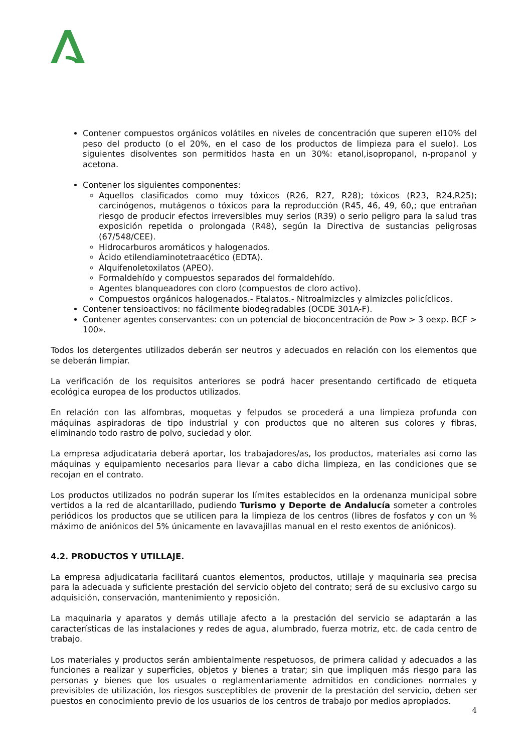Contener compuestos orgánicos volátiles en niveles de concentración que superen el10% del peso del producto (o el 20%, en el caso de los productos de limpieza para el suelo). Los siguientes disolventes son permitidos hasta en un 30%: etanol,isopropanol, n-propanol y acetona.
Contener los siguientes componentes:
Aquellos clasificados como muy tóxicos (R26, R27, R28); tóxicos (R23, R24,R25); carcinógenos, mutágenos o tóxicos para la reproducción (R45, 46, 49, 60,; que entrañan riesgo de producir efectos irreversibles muy serios (R39) o serio peligro para la salud tras exposición repetida o prolongada (R48), según la Directiva de sustancias peligrosas (67/548/CEE).
Hidrocarburos aromáticos y halogenados.
Ácido etilendiaminotetraacético (EDTA).
Alquifenoletoxilatos (APEO).
Formaldehído y compuestos separados del formaldehído.
Agentes blanqueadores con cloro (compuestos de cloro activo).
Compuestos orgánicos halogenados.- Ftalatos.- Nitroalmizcles y almizcles policíclicos.
Contener tensioactivos: no fácilmente biodegradables (OCDE 301A-F).
Contener agentes conservantes: con un potencial de bioconcentración de Pow > 3 oexp. BCF > 100».
Todos los detergentes utilizados deberán ser neutros y adecuados en relación con los elementos que se deberán limpiar.
La verificación de los requisitos anteriores se podrá hacer presentando certificado de etiqueta ecológica europea de los productos utilizados.
En relación con las alfombras, moquetas y felpudos se procederá a una limpieza profunda con máquinas aspiradoras de tipo industrial y con productos que no alteren sus colores y fibras, eliminando todo rastro de polvo, suciedad y olor.
La empresa adjudicataria deberá aportar, los trabajadores/as, los productos, materiales así como las máquinas y equipamiento necesarios para llevar a cabo dicha limpieza, en las condiciones que se recojan en el contrato.
Los productos utilizados no podrán superar los límites establecidos en la ordenanza municipal sobre vertidos a la red de alcantarillado, pudiendo Turismo y Deporte de Andalucía someter a controles periódicos los productos que se utilicen para la limpieza de los centros (libres de fosfatos y con un % máximo de aniónicos del 5% únicamente en lavavajillas manual en el resto exentos de aniónicos).
4.2. PRODUCTOS Y UTILLAJE.
La empresa adjudicataria facilitará cuantos elementos, productos, utillaje y maquinaria sea precisa para la adecuada y suficiente prestación del servicio objeto del contrato; será de su exclusivo cargo su adquisición, conservación, mantenimiento y reposición.
La maquinaria y aparatos y demás utillaje afecto a la prestación del servicio se adaptarán a las características de las instalaciones y redes de agua, alumbrado, fuerza motriz, etc. de cada centro de trabajo.
Los materiales y productos serán ambientalmente respetuosos, de primera calidad y adecuados a las funciones a realizar y superficies, objetos y bienes a tratar; sin que impliquen más riesgo para las personas y bienes que los usuales o reglamentariamente admitidos en condiciones normales y previsibles de utilización, los riesgos susceptibles de provenir de la prestación del servicio, deben ser puestos en conocimiento previo de los usuarios de los centros de trabajo por medios apropiados.
4